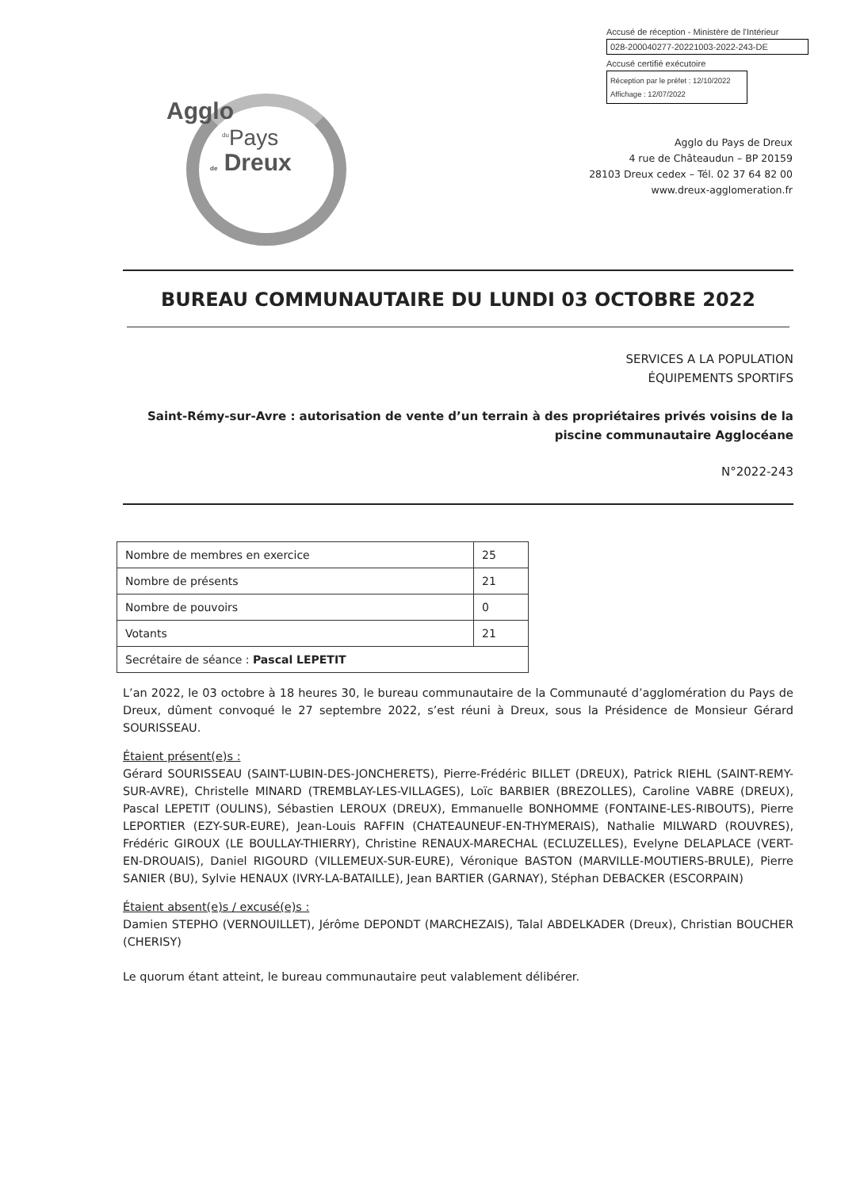Accusé de réception - Ministère de l'Intérieur
028-200040277-20221003-2022-243-DE
Accusé certifié exécutoire
Réception par le préfet : 12/10/2022
Affichage : 12/07/2022
Agglo
<sup>du</sup>Pays
de Dreux
Agglo du Pays de Dreux
4 rue de Châteaudun – BP 20159
28103 Dreux cedex – Tél. 02 37 64 82 00
www.dreux-agglomeration.fr
BUREAU COMMUNAUTAIRE DU LUNDI 03 OCTOBRE 2022
SERVICES A LA POPULATION
ÉQUIPEMENTS SPORTIFS
Saint-Rémy-sur-Avre : autorisation de vente d’un terrain à des propriétaires privés voisins de la piscine communautaire Agglocéane
N°2022-243
| Nombre de membres en exercice | 25 |
| Nombre de présents | 21 |
| Nombre de pouvoirs | 0 |
| Votants | 21 |
| Secrétaire de séance : Pascal LEPETIT | |
L’an 2022, le 03 octobre à 18 heures 30, le bureau communautaire de la Communauté d’agglomération du Pays de Dreux, dûment convoqué le 27 septembre 2022, s’est réuni à Dreux, sous la Présidence de Monsieur Gérard SOURISSEAU.
Étaient présent(e)s :
Gérard SOURISSEAU (SAINT-LUBIN-DES-JONCHERETS), Pierre-Frédéric BILLET (DREUX), Patrick RIEHL (SAINT-REMY-SUR-AVRE), Christelle MINARD (TREMBLAY-LES-VILLAGES), Loïc BARBIER (BREZOLLES), Caroline VABRE (DREUX), Pascal LEPETIT (OULINS), Sébastien LEROUX (DREUX), Emmanuelle BONHOMME (FONTAINE-LES-RIBOUTS), Pierre LEPORTIER (EZY-SUR-EURE), Jean-Louis RAFFIN (CHATEAUNEUF-EN-THYMERAIS), Nathalie MILWARD (ROUVRES), Frédéric GIROUX (LE BOULLAY-THIERRY), Christine RENAUX-MARECHAL (ECLUZELLES), Evelyne DELAPLACE (VERT-EN-DROUAIS), Daniel RIGOURD (VILLEMEUX-SUR-EURE), Véronique BASTON (MARVILLE-MOUTIERS-BRULE), Pierre SANIER (BU), Sylvie HENAUX (IVRY-LA-BATAILLE), Jean BARTIER (GARNAY), Stéphan DEBACKER (ESCORPAIN)
Étaient absent(e)s / excusé(e)s :
Damien STEPHO (VERNOUILLET), Jérôme DEPONDT (MARCHEZAIS), Talal ABDELKADER (Dreux), Christian BOUCHER (CHERISY)
Le quorum étant atteint, le bureau communautaire peut valablement délibérer.